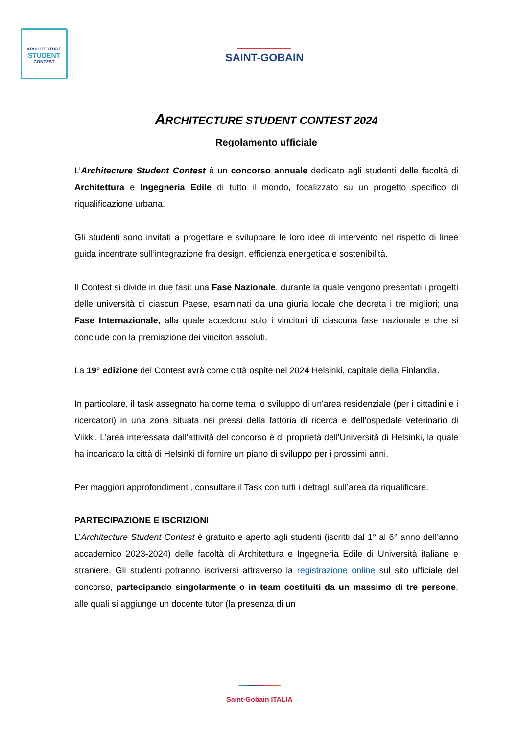ARCHITECTURE
STUDENT
CONTEST
SAINT-GOBAIN
ARCHITECTURE STUDENT CONTEST 2024
Regolamento ufficiale
L’Architecture Student Contest è un concorso annuale dedicato agli studenti delle facoltà di Architettura e Ingegneria Edile di tutto il mondo, focalizzato su un progetto specifico di riqualificazione urbana.
Gli studenti sono invitati a progettare e sviluppare le loro idee di intervento nel rispetto di linee guida incentrate sull’integrazione fra design, efficienza energetica e sostenibilità.
Il Contest si divide in due fasi: una Fase Nazionale, durante la quale vengono presentati i progetti delle università di ciascun Paese, esaminati da una giuria locale che decreta i tre migliori; una Fase Internazionale, alla quale accedono solo i vincitori di ciascuna fase nazionale e che si conclude con la premiazione dei vincitori assoluti.
La 19° edizione del Contest avrà come città ospite nel 2024 Helsinki, capitale della Finlandia.
In particolare, il task assegnato ha come tema lo sviluppo di un'area residenziale (per i cittadini e i ricercatori) in una zona situata nei pressi della fattoria di ricerca e dell'ospedale veterinario di Viikki. L'area interessata dall'attività del concorso è di proprietà dell'Università di Helsinki, la quale ha incaricato la città di Helsinki di fornire un piano di sviluppo per i prossimi anni.
Per maggiori approfondimenti, consultare il Task con tutti i dettagli sull’area da riqualificare.
PARTECIPAZIONE E ISCRIZIONI
L’Architecture Student Contest è gratuito e aperto agli studenti (iscritti dal 1° al 6° anno dell’anno accademico 2023-2024) delle facoltà di Architettura e Ingegneria Edile di Università italiane e straniere. Gli studenti potranno iscriversi attraverso la registrazione online sul sito ufficiale del concorso, partecipando singolarmente o in team costituiti da un massimo di tre persone, alle quali si aggiunge un docente tutor (la presenza di un
Saint-Gobain ITALIA